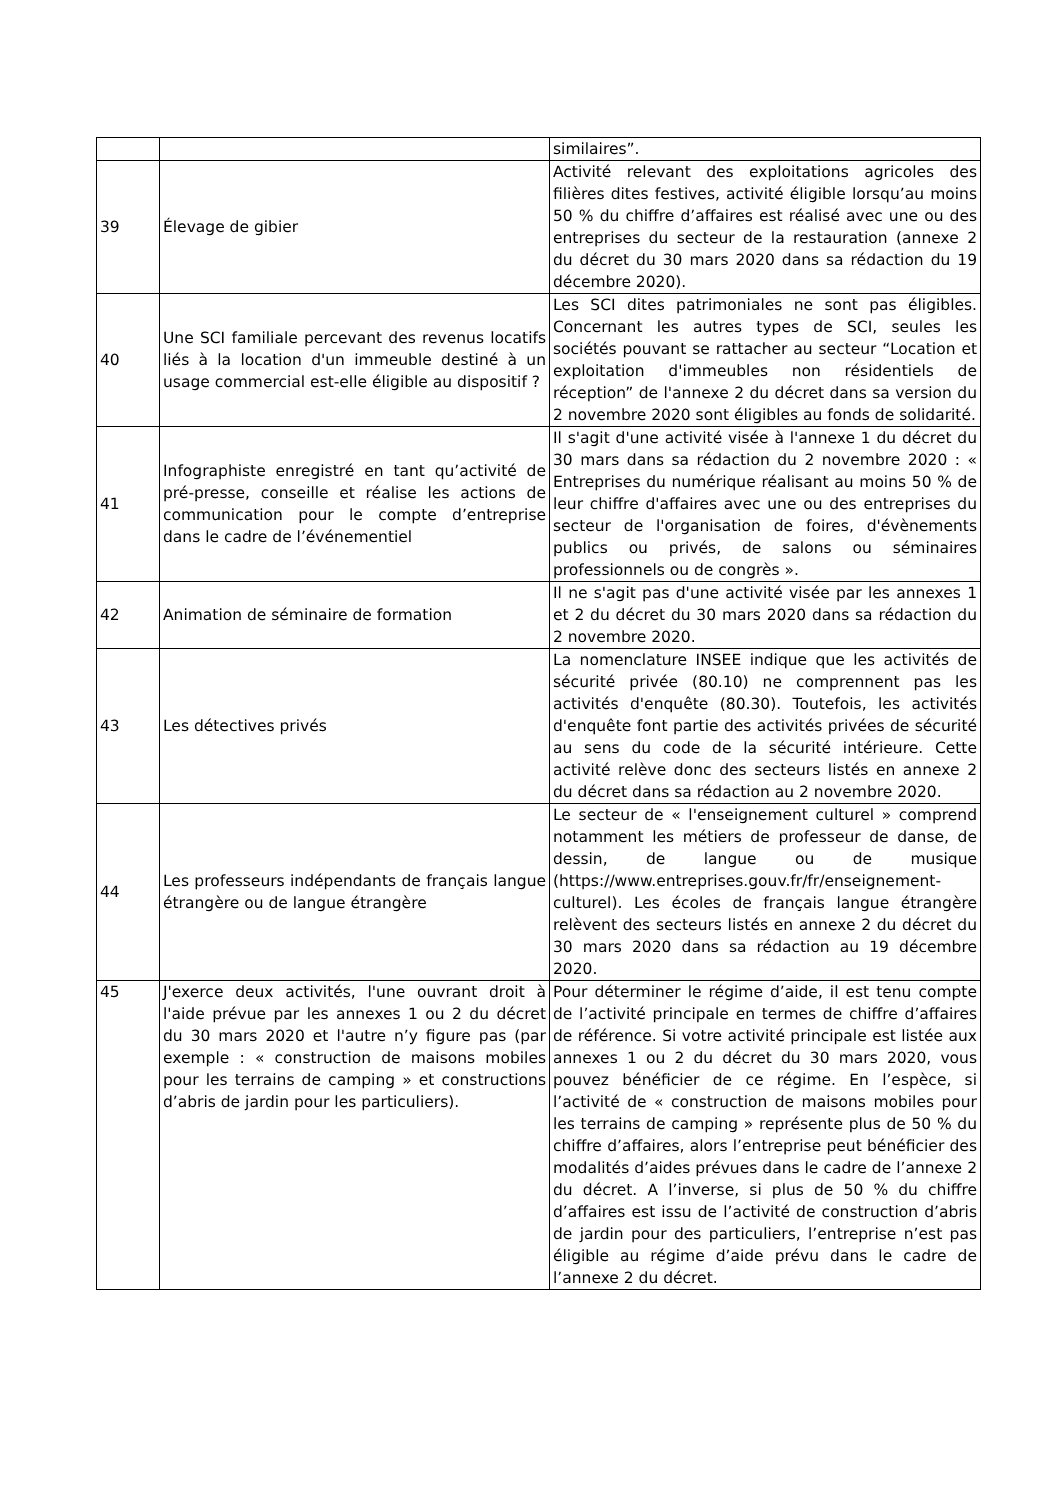| | | similaires”. |
| 39 | Élevage de gibier | Activité relevant des exploitations agricoles des filières dites festives, activité éligible lorsqu’au moins 50 % du chiffre d’affaires est réalisé avec une ou des entreprises du secteur de la restauration (annexe 2 du décret du 30 mars 2020 dans sa rédaction du 19 décembre 2020). |
| 40 | Une SCI familiale percevant des revenus locatifs liés à la location d'un immeuble destiné à un usage commercial est-elle éligible au dispositif ? | Les SCI dites patrimoniales ne sont pas éligibles. Concernant les autres types de SCI, seules les sociétés pouvant se rattacher au secteur “Location et exploitation d'immeubles non résidentiels de réception” de l'annexe 2 du décret dans sa version du 2 novembre 2020 sont éligibles au fonds de solidarité. |
| 41 | Infographiste enregistré en tant qu’activité de pré-presse, conseille et réalise les actions de communication pour le compte d’entreprise dans le cadre de l’événementiel | Il s'agit d'une activité visée à l'annexe 1 du décret du 30 mars dans sa rédaction du 2 novembre 2020 : « Entreprises du numérique réalisant au moins 50 % de leur chiffre d'affaires avec une ou des entreprises du secteur de l'organisation de foires, d'évènements publics ou privés, de salons ou séminaires professionnels ou de congrès ». |
| 42 | Animation de séminaire de formation | Il ne s'agit pas d'une activité visée par les annexes 1 et 2 du décret du 30 mars 2020 dans sa rédaction du 2 novembre 2020. |
| 43 | Les détectives privés | La nomenclature INSEE indique que les activités de sécurité privée (80.10) ne comprennent pas les activités d'enquête (80.30). Toutefois, les activités d'enquête font partie des activités privées de sécurité au sens du code de la sécurité intérieure. Cette activité relève donc des secteurs listés en annexe 2 du décret dans sa rédaction au 2 novembre 2020. |
| 44 | Les professeurs indépendants de français langue étrangère ou de langue étrangère | Le secteur de « l'enseignement culturel » comprend notamment les métiers de professeur de danse, de dessin, de langue ou de musique (https://www.entreprises.gouv.fr/fr/enseignement-culturel). Les écoles de français langue étrangère relèvent des secteurs listés en annexe 2 du décret du 30 mars 2020 dans sa rédaction au 19 décembre 2020. |
| 45 | J'exerce deux activités, l'une ouvrant droit à l'aide prévue par les annexes 1 ou 2 du décret du 30 mars 2020 et l'autre n’y figure pas (par exemple : « construction de maisons mobiles pour les terrains de camping » et constructions d’abris de jardin pour les particuliers). | Pour déterminer le régime d’aide, il est tenu compte de l’activité principale en termes de chiffre d’affaires de référence. Si votre activité principale est listée aux annexes 1 ou 2 du décret du 30 mars 2020, vous pouvez bénéficier de ce régime. En l’espèce, si l’activité de « construction de maisons mobiles pour les terrains de camping » représente plus de 50 % du chiffre d’affaires, alors l’entreprise peut bénéficier des modalités d’aides prévues dans le cadre de l’annexe 2 du décret. A l’inverse, si plus de 50 % du chiffre d’affaires est issu de l’activité de construction d’abris de jardin pour des particuliers, l’entreprise n’est pas éligible au régime d’aide prévu dans le cadre de l’annexe 2 du décret. |